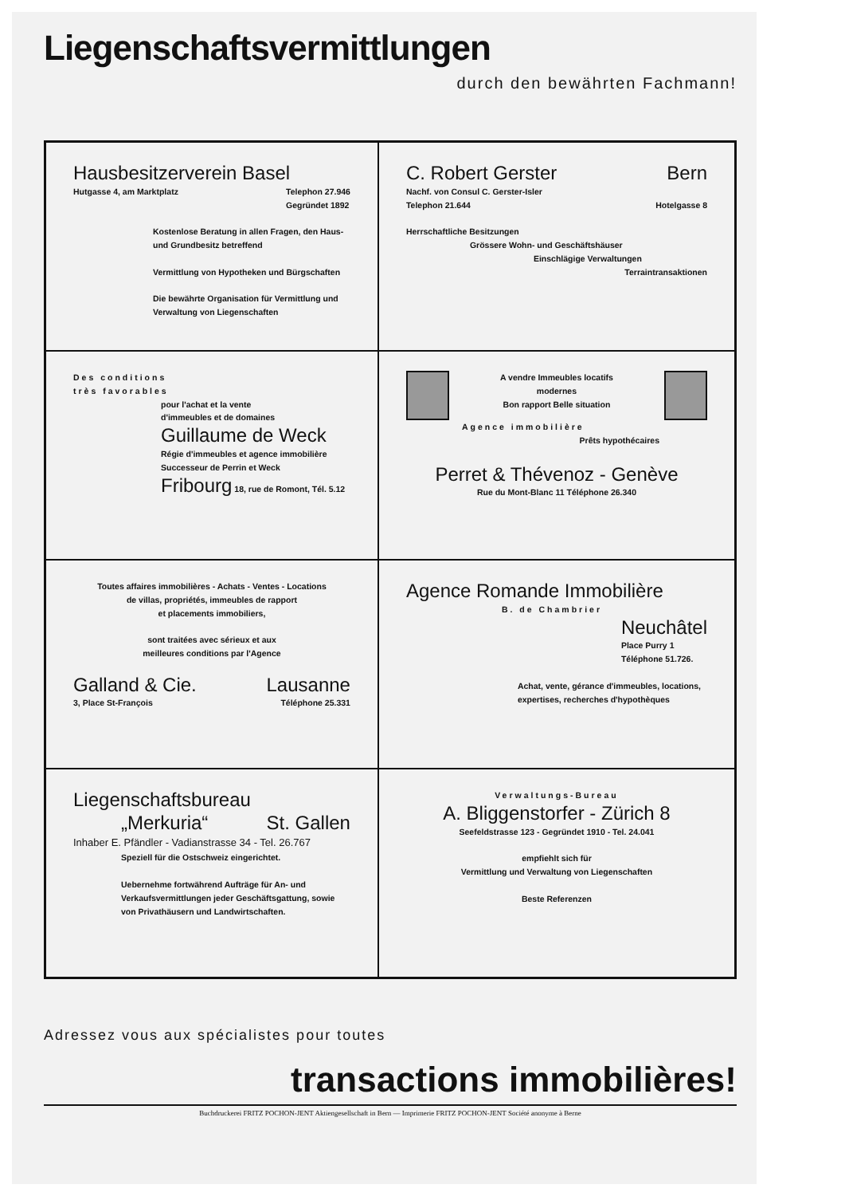Liegenschaftsvermittlungen
durch den bewährten Fachmann!
Hausbesitzerverein Basel
Hutgasse 4, am Marktplatz Telephon 27.946
Gegründet 1892
Kostenlose Beratung in allen Fragen, den Haus- und Grundbesitz betreffend
Vermittlung von Hypotheken und Bürgschaften
Die bewährte Organisation für Vermittlung und Verwaltung von Liegenschaften
C. Robert Gerster Bern
Nachf. von Consul C. Gerster-Isler
Telephon 21.644 Hotelgasse 8
Herrschaftliche Besitzungen
Grössere Wohn- und Geschäftshäuser
Einschlägige Verwaltungen
Terraintransaktionen
Des conditions
très favorables
pour l'achat et la vente
d'immeubles et de domaines
Guillaume de Weck
Régie d'immeubles et agence immobilière
Successeur de Perrin et Weck
Fribourg 18, rue de Romont, Tél. 5.12
A vendre Immeubles locatifs
modernes
Bon rapport Belle situation
Agence immobilière
Prêts hypothécaires
Perret & Thévenoz - Genève
Rue du Mont-Blanc 11 Téléphone 26.340
Toutes affaires immobilières - Achats - Ventes - Locations
de villas, propriétés, immeubles de rapport
et placements immobiliers,
sont traitées avec sérieux et aux
meilleures conditions par l'Agence
Galland & Cie. Lausanne
3, Place St-François Téléphone 25.331
Agence Romande Immobilière
B. de Chambrier
Neuchâtel
Place Purry 1
Téléphone 51.726.
Achat, vente, gérance d'immeubles, locations, expertises, recherches d'hypothèques
Liegenschaftsbureau
„Merkuria“St. Gallen
Inhaber E. Pfändler - Vadianstrasse 34 - Tel. 26.767
Speziell für die Ostschweiz eingerichtet.
Uebernehme fortwährend Aufträge für An- und Verkaufsvermittlungen jeder Geschäftsgattung, sowie von Privathäusern und Landwirtschaften.
Verwaltungs-Bureau
A. Bliggenstorfer - Zürich 8
Seefeldstrasse 123 - Gegründet 1910 - Tel. 24.041
empfiehlt sich für
Vermittlung und Verwaltung von Liegenschaften
Beste Referenzen
Adressez vous aux spécialistes pour toutes
transactions immobilières!
Buchdruckerei FRITZ POCHON-JENT Aktiengesellschaft in Bern — Imprimerie FRITZ POCHON-JENT Société anonyme à Berne